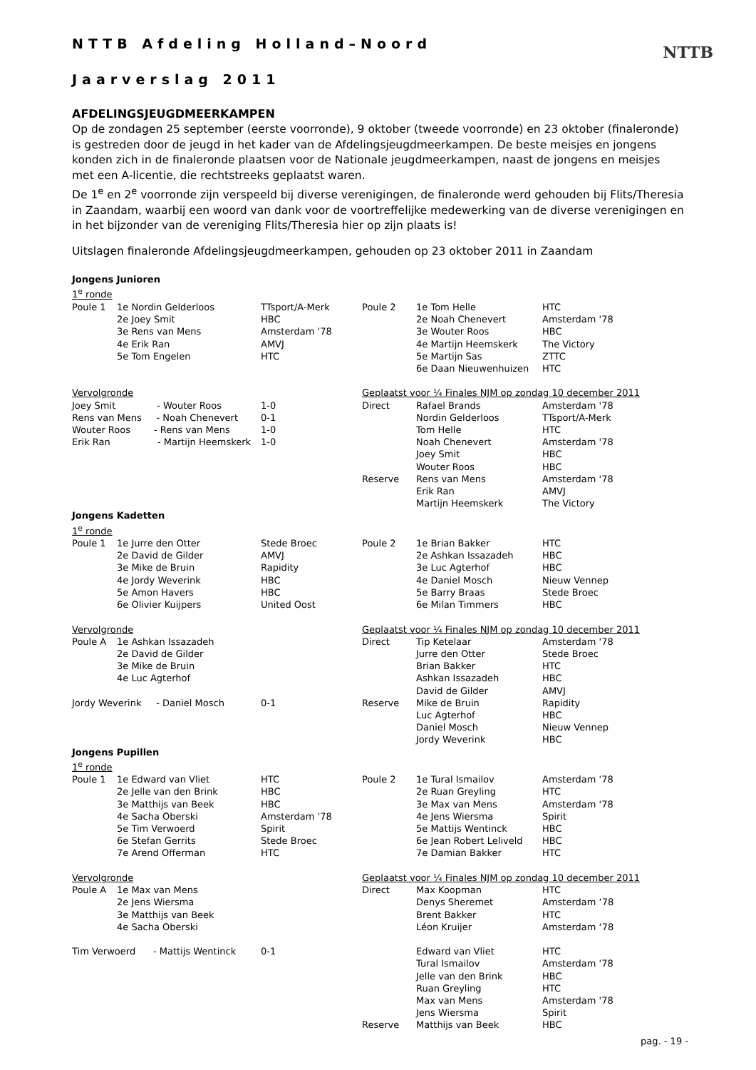NTTB
NTTB Afdeling Holland–Noord
Jaarverslag 2011
AFDELINGSJEUGDMEERKAMPEN
Op de zondagen 25 september (eerste voorronde), 9 oktober (tweede voorronde) en 23 oktober (finaleronde) is gestreden door de jeugd in het kader van de Afdelingsjeugdmeerkampen. De beste meisjes en jongens konden zich in de finaleronde plaatsen voor de Nationale jeugdmeerkampen, naast de jongens en meisjes met een A-licentie, die rechtstreeks geplaatst waren.
De 1<sup>e</sup> en 2<sup>e</sup> voorronde zijn verspeeld bij diverse verenigingen, de finaleronde werd gehouden bij Flits/Theresia in Zaandam, waarbij een woord van dank voor de voortreffelijke medewerking van de diverse verenigingen en in het bijzonder van de vereniging Flits/Theresia hier op zijn plaats is!
Uitslagen finaleronde Afdelingsjeugdmeerkampen, gehouden op 23 oktober 2011 in Zaandam
| Jongens Junioren | | | | | |
| 1<sup>e</sup> ronde | | | | | |
| Poule 1 | 1e Nordin Gelderloos | TTsport/A-Merk | Poule 2 | 1e Tom Helle | HTC |
| | 2e Joey Smit | HBC | | 2e Noah Chenevert | Amsterdam '78 |
| | 3e Rens van Mens | Amsterdam '78 | | 3e Wouter Roos | HBC |
| | 4e Erik Ran | AMVJ | | 4e Martijn Heemskerk | The Victory |
| | 5e Tom Engelen | HTC | | 5e Martijn Sas | ZTTC |
| | | | | 6e Daan Nieuwenhuizen | HTC |
| Vervolgronde | | | Geplaatst voor ¼ Finales NJM op zondag 10 december 2011 | | |
| Joey Smit - Wouter Roos | | 1-0 | Direct | Rafael Brands | Amsterdam '78 |
| Rens van Mens - Noah Chenevert | | 0-1 | | Nordin Gelderloos | TTsport/A-Merk |
| Wouter Roos - Rens van Mens | | 1-0 | | Tom Helle | HTC |
| Erik Ran - Martijn Heemskerk | | 1-0 | | Noah Chenevert | Amsterdam '78 |
| | | | | Joey Smit | HBC |
| | | | | Wouter Roos | HBC |
| | | | Reserve | Rens van Mens | Amsterdam '78 |
| | | | | Erik Ran | AMVJ |
| | | | | Martijn Heemskerk | The Victory |
| Jongens Kadetten | | | | | |
| 1<sup>e</sup> ronde | | | | | |
| Poule 1 | 1e Jurre den Otter | Stede Broec | Poule 2 | 1e Brian Bakker | HTC |
| | 2e David de Gilder | AMVJ | | 2e Ashkan Issazadeh | HBC |
| | 3e Mike de Bruin | Rapidity | | 3e Luc Agterhof | HBC |
| | 4e Jordy Weverink | HBC | | 4e Daniel Mosch | Nieuw Vennep |
| | 5e Amon Havers | HBC | | 5e Barry Braas | Stede Broec |
| | 6e Olivier Kuijpers | United Oost | | 6e Milan Timmers | HBC |
| Vervolgronde | | | Geplaatst voor ¼ Finales NJM op zondag 10 december 2011 | | |
| Poule A | 1e Ashkan Issazadeh | | Direct | Tip Ketelaar | Amsterdam '78 |
| | 2e David de Gilder | | | Jurre den Otter | Stede Broec |
| | 3e Mike de Bruin | | | Brian Bakker | HTC |
| | 4e Luc Agterhof | | | Ashkan Issazadeh | HBC |
| | | | | David de Gilder | AMVJ |
| Jordy Weverink - Daniel Mosch | | 0-1 | Reserve | Mike de Bruin | Rapidity |
| | | | | Luc Agterhof | HBC |
| | | | | Daniel Mosch | Nieuw Vennep |
| | | | | Jordy Weverink | HBC |
| Jongens Pupillen | | | | | |
| 1<sup>e</sup> ronde | | | | | |
| Poule 1 | 1e Edward van Vliet | HTC | Poule 2 | 1e Tural Ismailov | Amsterdam '78 |
| | 2e Jelle van den Brink | HBC | | 2e Ruan Greyling | HTC |
| | 3e Matthijs van Beek | HBC | | 3e Max van Mens | Amsterdam '78 |
| | 4e Sacha Oberski | Amsterdam '78 | | 4e Jens Wiersma | Spirit |
| | 5e Tim Verwoerd | Spirit | | 5e Mattijs Wentinck | HBC |
| | 6e Stefan Gerrits | Stede Broec | | 6e Jean Robert Leliveld | HBC |
| | 7e Arend Offerman | HTC | | 7e Damian Bakker | HTC |
| Vervolgronde | | | Geplaatst voor ¼ Finales NJM op zondag 10 december 2011 | | |
| Poule A | 1e Max van Mens | | Direct | Max Koopman | HTC |
| | 2e Jens Wiersma | | | Denys Sheremet | Amsterdam ‘78 |
| | 3e Matthijs van Beek | | | Brent Bakker | HTC |
| | 4e Sacha Oberski | | | Léon Kruijer | Amsterdam ‘78 |
| Tim Verwoerd - Mattijs Wentinck | | 0-1 | | Edward van Vliet | HTC |
| | | | | Tural Ismailov | Amsterdam '78 |
| | | | | Jelle van den Brink | HBC |
| | | | | Ruan Greyling | HTC |
| | | | | Max van Mens | Amsterdam '78 |
| | | | | Jens Wiersma | Spirit |
| | | | Reserve | Matthijs van Beek | HBC |
pag. - 19 -